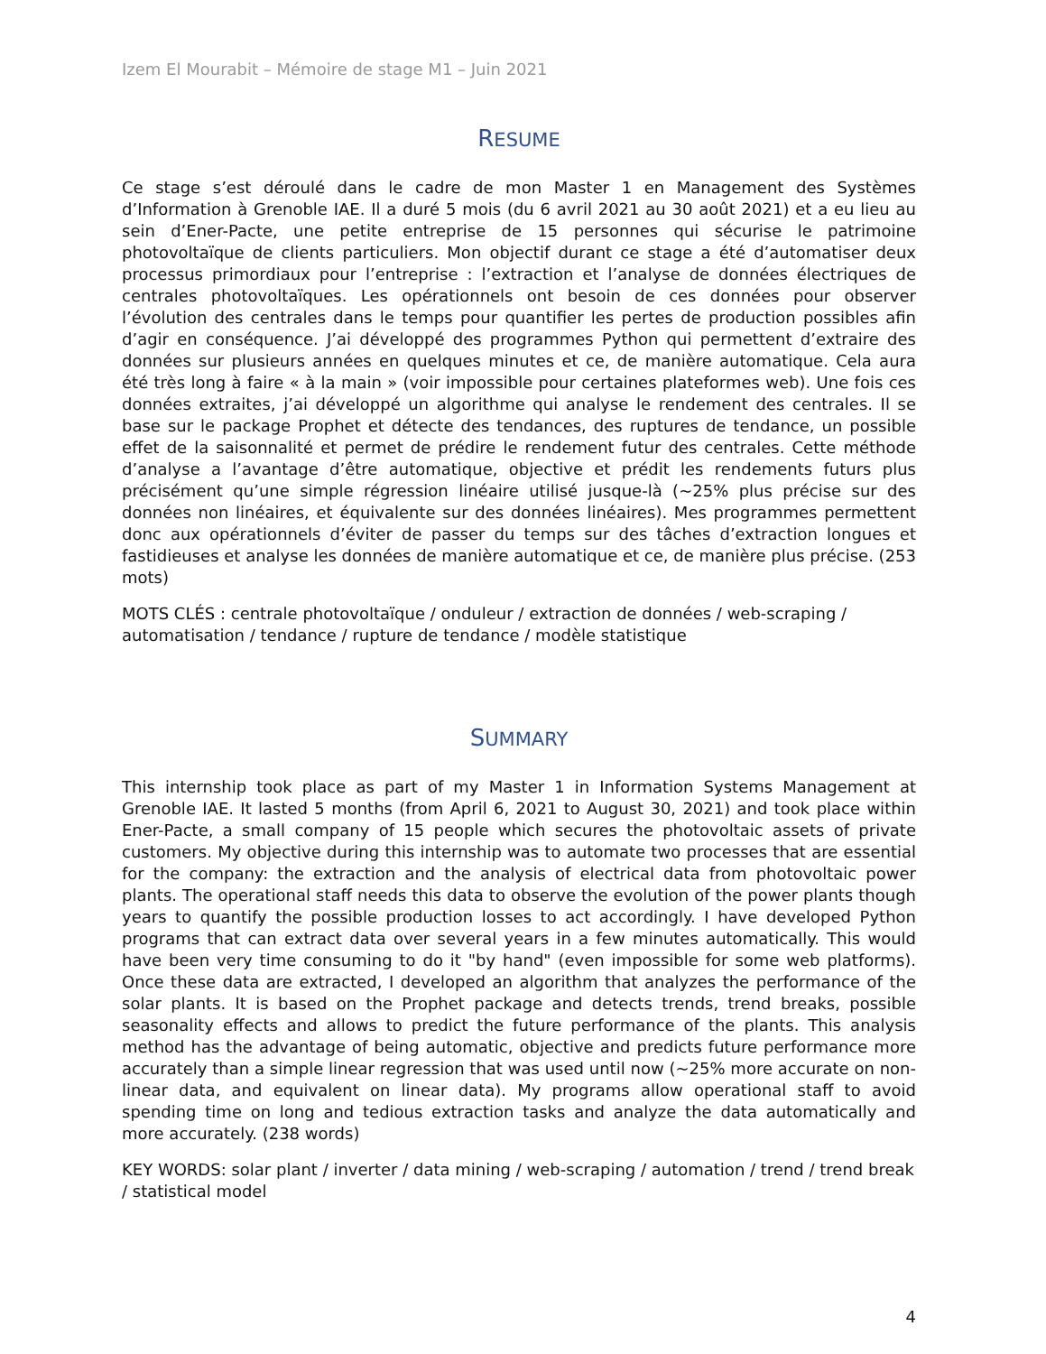Izem El Mourabit – Mémoire de stage M1 – Juin 2021
RESUME
Ce stage s’est déroulé dans le cadre de mon Master 1 en Management des Systèmes d’Information à Grenoble IAE. Il a duré 5 mois (du 6 avril 2021 au 30 août 2021) et a eu lieu au sein d’Ener-Pacte, une petite entreprise de 15 personnes qui sécurise le patrimoine photovoltaïque de clients particuliers. Mon objectif durant ce stage a été d’automatiser deux processus primordiaux pour l’entreprise : l’extraction et l’analyse de données électriques de centrales photovoltaïques. Les opérationnels ont besoin de ces données pour observer l’évolution des centrales dans le temps pour quantifier les pertes de production possibles afin d’agir en conséquence. J’ai développé des programmes Python qui permettent d’extraire des données sur plusieurs années en quelques minutes et ce, de manière automatique. Cela aura été très long à faire « à la main » (voir impossible pour certaines plateformes web). Une fois ces données extraites, j’ai développé un algorithme qui analyse le rendement des centrales. Il se base sur le package Prophet et détecte des tendances, des ruptures de tendance, un possible effet de la saisonnalité et permet de prédire le rendement futur des centrales. Cette méthode d’analyse a l’avantage d’être automatique, objective et prédit les rendements futurs plus précisément qu’une simple régression linéaire utilisé jusque-là (~25% plus précise sur des données non linéaires, et équivalente sur des données linéaires). Mes programmes permettent donc aux opérationnels d’éviter de passer du temps sur des tâches d’extraction longues et fastidieuses et analyse les données de manière automatique et ce, de manière plus précise. (253 mots)
MOTS CLÉS : centrale photovoltaïque / onduleur / extraction de données / web-scraping / automatisation / tendance / rupture de tendance / modèle statistique
SUMMARY
This internship took place as part of my Master 1 in Information Systems Management at Grenoble IAE. It lasted 5 months (from April 6, 2021 to August 30, 2021) and took place within Ener-Pacte, a small company of 15 people which secures the photovoltaic assets of private customers. My objective during this internship was to automate two processes that are essential for the company: the extraction and the analysis of electrical data from photovoltaic power plants. The operational staff needs this data to observe the evolution of the power plants though years to quantify the possible production losses to act accordingly. I have developed Python programs that can extract data over several years in a few minutes automatically. This would have been very time consuming to do it "by hand" (even impossible for some web platforms). Once these data are extracted, I developed an algorithm that analyzes the performance of the solar plants. It is based on the Prophet package and detects trends, trend breaks, possible seasonality effects and allows to predict the future performance of the plants. This analysis method has the advantage of being automatic, objective and predicts future performance more accurately than a simple linear regression that was used until now (~25% more accurate on non-linear data, and equivalent on linear data). My programs allow operational staff to avoid spending time on long and tedious extraction tasks and analyze the data automatically and more accurately. (238 words)
KEY WORDS: solar plant / inverter / data mining / web-scraping / automation / trend / trend break / statistical model
4